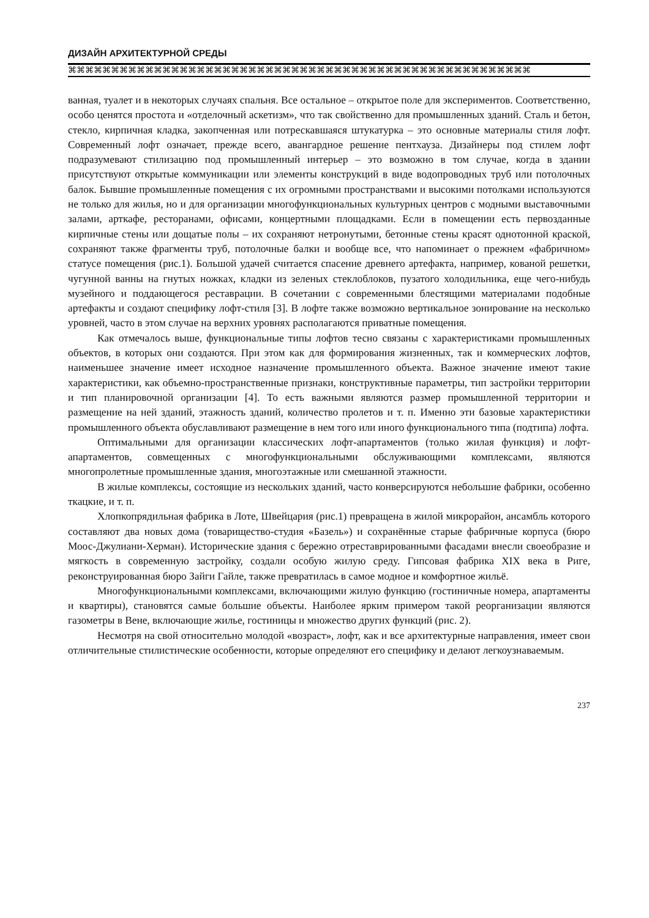ДИЗАЙН АРХИТЕКТУРНОЙ СРЕДЫ
⌘⌘⌘⌘⌘⌘⌘⌘⌘⌘⌘⌘⌘⌘⌘⌘⌘⌘⌘⌘⌘⌘⌘⌘⌘⌘⌘⌘⌘⌘⌘⌘⌘⌘⌘⌘⌘⌘⌘⌘⌘⌘⌘⌘⌘⌘⌘⌘⌘⌘⌘⌘⌘⌘
ванная, туалет и в некоторых случаях спальня. Все остальное – открытое поле для экспериментов. Соответственно, особо ценятся простота и «отделочный аскетизм», что так свойственно для промышленных зданий. Сталь и бетон, стекло, кирпичная кладка, закопченная или потрескавшаяся штукатурка – это основные материалы стиля лофт. Современный лофт означает, прежде всего, авангардное решение пентхауза. Дизайнеры под стилем лофт подразумевают стилизацию под промышленный интерьер – это возможно в том случае, когда в здании присутствуют открытые коммуникации или элементы конструкций в виде водопроводных труб или потолочных балок. Бывшие промышленные помещения с их огромными пространствами и высокими потолками используются не только для жилья, но и для организации многофункциональных культурных центров с модными выставочными залами, арткафе, ресторанами, офисами, концертными площадками. Если в помещении есть первозданные кирпичные стены или дощатые полы – их сохраняют нетронутыми, бетонные стены красят однотонной краской, сохраняют также фрагменты труб, потолочные балки и вообще все, что напоминает о прежнем «фабричном» статусе помещения (рис.1). Большой удачей считается спасение древнего артефакта, например, кованой решетки, чугунной ванны на гнутых ножках, кладки из зеленых стеклоблоков, пузатого холодильника, еще чего-нибудь музейного и поддающегося реставрации. В сочетании с современными блестящими материалами подобные артефакты и создают специфику лофт-стиля [3]. В лофте также возможно вертикальное зонирование на несколько уровней, часто в этом случае на верхних уровнях располагаются приватные помещения.
Как отмечалось выше, функциональные типы лофтов тесно связаны с характеристиками промышленных объектов, в которых они создаются. При этом как для формирования жизненных, так и коммерческих лофтов, наименьшее значение имеет исходное назначение промышленного объекта. Важное значение имеют такие характеристики, как объемно-пространственные признаки, конструктивные параметры, тип застройки территории и тип планировочной организации [4]. То есть важными являются размер промышленной территории и размещение на ней зданий, этажность зданий, количество пролетов и т. п. Именно эти базовые характеристики промышленного объекта обуславливают размещение в нем того или иного функционального типа (подтипа) лофта.
Оптимальными для организации классических лофт-апартаментов (только жилая функция) и лофт-апартаментов, совмещенных с многофункциональными обслуживающими комплексами, являются многопролетные промышленные здания, многоэтажные или смешанной этажности.
В жилые комплексы, состоящие из нескольких зданий, часто конверсируются небольшие фабрики, особенно ткацкие, и т. п.
Хлопкопрядильная фабрика в Лоте, Швейцария (рис.1) превращена в жилой микрорайон, ансамбль которого составляют два новых дома (товарищество-студия «Базель») и сохранённые старые фабричные корпуса (бюро Моос-Джулиани-Херман). Исторические здания с бережно отреставрированными фасадами внесли своеобразие и мягкость в современную застройку, создали особую жилую среду. Гипсовая фабрика XIX века в Риге, реконструированная бюро Зайги Гайле, также превратилась в самое модное и комфортное жильё.
Многофункциональными комплексами, включающими жилую функцию (гостиничные номера, апартаменты и квартиры), становятся самые большие объекты. Наиболее ярким примером такой реорганизации являются газометры в Вене, включающие жилье, гостиницы и множество других функций (рис. 2).
Несмотря на свой относительно молодой «возраст», лофт, как и все архитектурные направления, имеет свои отличительные стилистические особенности, которые определяют его специфику и делают легкоузнаваемым.
237